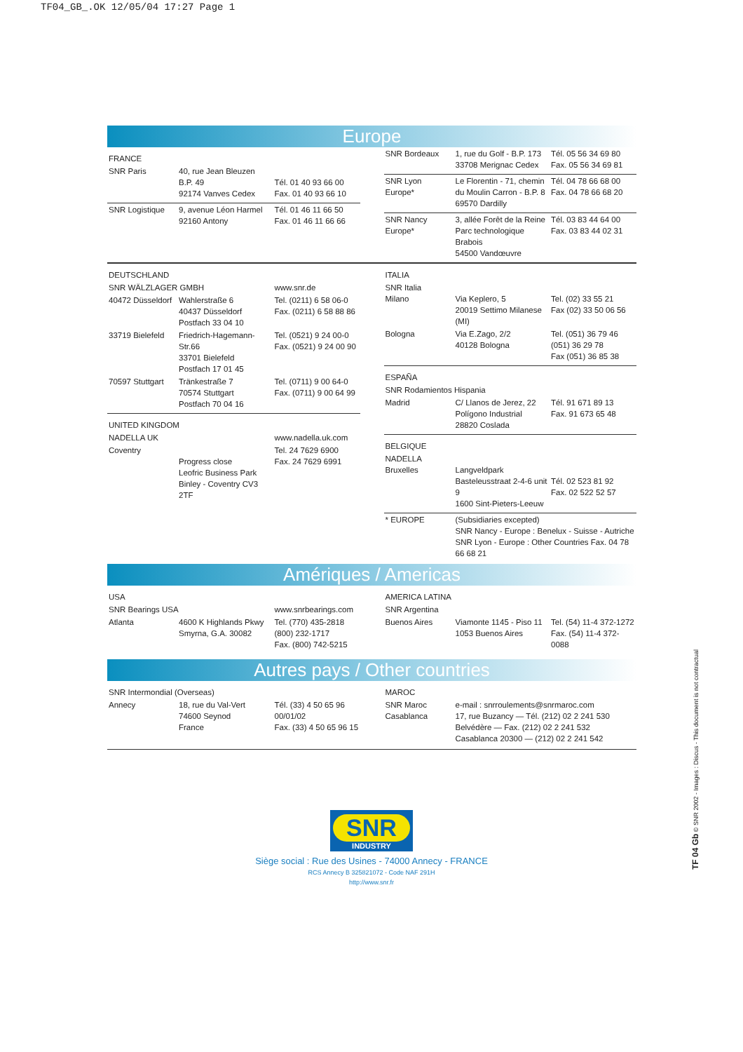TF04_GB_.OK 12/05/04 17:27 Page 1
Europe
| FRANCE | | |
| SNR Paris | 40, rue Jean Bleuzen B.P. 49 92174 Vanves Cedex | Tél. 01 40 93 66 00 Fax. 01 40 93 66 10 |
| SNR Logistique | 9, avenue Léon Harmel 92160 Antony | Tél. 01 46 11 66 50 Fax. 01 46 11 66 66 |
| SNR Bordeaux | 1, rue du Golf - B.P. 173 33708 Merignac Cedex | Tél. 05 56 34 69 80 Fax. 05 56 34 69 81 |
| SNR Lyon Europe* | Le Florentin - 71, chemin du Moulin Carron - B.P. 8 69570 Dardilly | Tél. 04 78 66 68 00 Fax. 04 78 66 68 20 |
| SNR Nancy Europe* | 3, allée Forêt de la Reine Parc technologique Brabois 54500 Vandœuvre | Tél. 03 83 44 64 00 Fax. 03 83 44 02 31 |
| DEUTSCHLAND | | |
| SNR WÄLZLAGER GMBH | | www.snr.de |
| 40472 Düsseldorf | Wahlerstraße 6 40437 Düsseldorf Postfach 33 04 10 | Tel. (0211) 6 58 06-0 Fax. (0211) 6 58 88 86 |
| 33719 Bielefeld | Friedrich-Hagemann-Str.66 33701 Bielefeld Postfach 17 01 45 | Tel. (0521) 9 24 00-0 Fax. (0521) 9 24 00 90 |
| 70597 Stuttgart | Tränkestraße 7 70574 Stuttgart Postfach 70 04 16 | Tel. (0711) 9 00 64-0 Fax. (0711) 9 00 64 99 |
| UNITED KINGDOM | | |
| NADELLA UK | | www.nadella.uk.com |
| Coventry | Progress close Leofric Business Park Binley - Coventry CV3 2TF | Tel. 24 7629 6900 Fax. 24 7629 6991 |
| ITALIA | | |
| SNR Italia Milano | Via Keplero, 5 20019 Settimo Milanese (MI) | Tel. (02) 33 55 21 Fax (02) 33 50 06 56 |
| Bologna | Via E.Zago, 2/2 40128 Bologna | Tel. (051) 36 79 46 (051) 36 29 78 Fax (051) 36 85 38 |
| ESPAÑA | | |
| SNR Rodamientos Hispania | | |
| Madrid | C/ Llanos de Jerez, 22 Polígono Industrial 28820 Coslada | Tél. 91 671 89 13 Fax. 91 673 65 48 |
| BELGIQUE | | |
| NADELLA Bruxelles | Langveldpark Basteleusstraat 2-4-6 unit 9 1600 Sint-Pieters-Leeuw | Tél. 02 523 81 92 Fax. 02 522 52 57 |
| * EUROPE | (Subsidiaries excepted) SNR Nancy - Europe : Benelux - Suisse - Autriche SNR Lyon - Europe : Other Countries Fax. 04 78 66 68 21 | |
Amériques / Americas
| USA | | |
| SNR Bearings USA | | www.snrbearings.com |
| Atlanta | 4600 K Highlands Pkwy Smyrna, G.A. 30082 | Tel. (770) 435-2818 (800) 232-1717 Fax. (800) 742-5215 |
| AMERICA LATINA | | |
| SNR Argentina | | |
| Buenos Aires | Viamonte 1145 - Piso 11 1053 Buenos Aires | Tel. (54) 11-4 372-1272 Fax. (54) 11-4 372-0088 |
Autres pays / Other countries
| SNR Intermondial (Overseas) | | |
| Annecy | 18, rue du Val-Vert 74600 Seynod France | Tél. (33) 4 50 65 96 00/01/02 Fax. (33) 4 50 65 96 15 |
| MAROC | |
| SNR Maroc Casablanca | e-mail : snrroulements@snrmaroc.com 17, rue Buzancy — Tél. (212) 02 2 241 530 Belvédère — Fax. (212) 02 2 241 532 Casablanca 20300 — (212) 02 2 241 542 |
SNR
INDUSTRY
Siège social : Rue des Usines - 74000 Annecy - FRANCE
RCS Annecy B 325821072 - Code NAF 291H
http://www.snr.fr
TF 04 Gb © SNR 2002 - Images : Discus - This document is not contractual